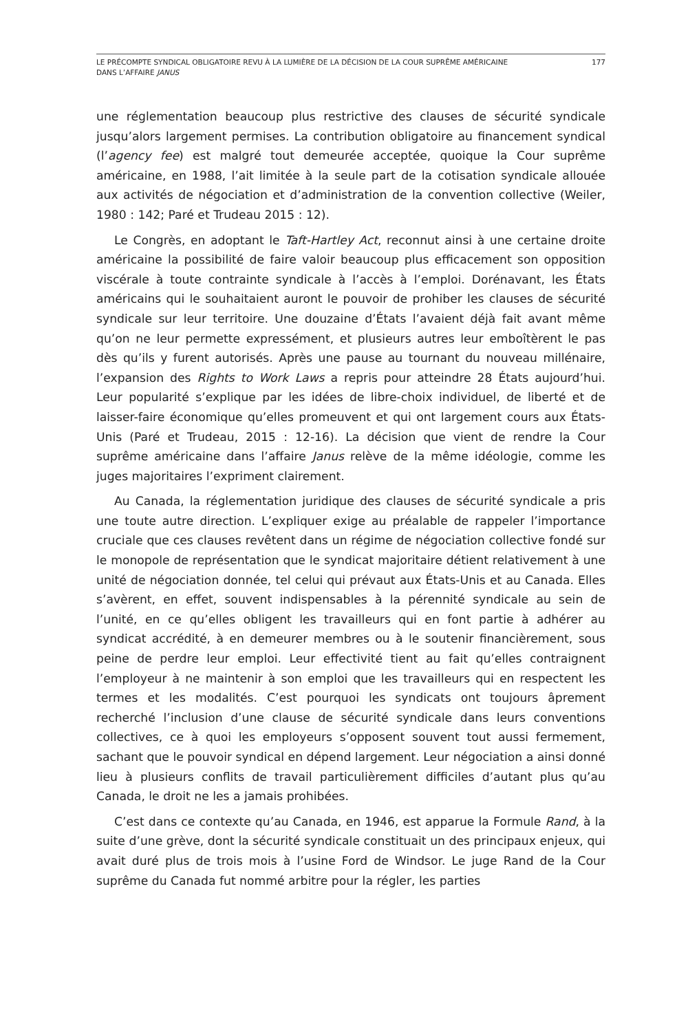LE PRÉCOMPTE SYNDICAL OBLIGATOIRE REVU À LA LUMIÈRE DE LA DÉCISION DE LA COUR SUPRÊME AMÉRICAINE
DANS L’AFFAIRE JANUS
177
une réglementation beaucoup plus restrictive des clauses de sécurité syndicale jusqu’alors largement permises. La contribution obligatoire au financement syndical (l’agency fee) est malgré tout demeurée acceptée, quoique la Cour suprême américaine, en 1988, l’ait limitée à la seule part de la cotisation syndicale allouée aux activités de négociation et d’administration de la convention collective (Weiler, 1980 : 142; Paré et Trudeau 2015 : 12).
Le Congrès, en adoptant le Taft-Hartley Act, reconnut ainsi à une certaine droite américaine la possibilité de faire valoir beaucoup plus efficacement son opposition viscérale à toute contrainte syndicale à l’accès à l’emploi. Dorénavant, les États américains qui le souhaitaient auront le pouvoir de prohiber les clauses de sécurité syndicale sur leur territoire. Une douzaine d’États l’avaient déjà fait avant même qu’on ne leur permette expressément, et plusieurs autres leur emboîtèrent le pas dès qu’ils y furent autorisés. Après une pause au tournant du nouveau millénaire, l’expansion des Rights to Work Laws a repris pour atteindre 28 États aujourd’hui. Leur popularité s’explique par les idées de libre-choix individuel, de liberté et de laisser-faire économique qu’elles promeuvent et qui ont largement cours aux États-Unis (Paré et Trudeau, 2015 : 12-16). La décision que vient de rendre la Cour suprême américaine dans l’affaire Janus relève de la même idéologie, comme les juges majoritaires l’expriment clairement.
Au Canada, la réglementation juridique des clauses de sécurité syndicale a pris une toute autre direction. L’expliquer exige au préalable de rappeler l’importance cruciale que ces clauses revêtent dans un régime de négociation collective fondé sur le monopole de représentation que le syndicat majoritaire détient relativement à une unité de négociation donnée, tel celui qui prévaut aux États-Unis et au Canada. Elles s’avèrent, en effet, souvent indispensables à la pérennité syndicale au sein de l’unité, en ce qu’elles obligent les travailleurs qui en font partie à adhérer au syndicat accrédité, à en demeurer membres ou à le soutenir financièrement, sous peine de perdre leur emploi. Leur effectivité tient au fait qu’elles contraignent l’employeur à ne maintenir à son emploi que les travailleurs qui en respectent les termes et les modalités. C’est pourquoi les syndicats ont toujours âprement recherché l’inclusion d’une clause de sécurité syndicale dans leurs conventions collectives, ce à quoi les employeurs s’opposent souvent tout aussi fermement, sachant que le pouvoir syndical en dépend largement. Leur négociation a ainsi donné lieu à plusieurs conflits de travail particulièrement difficiles d’autant plus qu’au Canada, le droit ne les a jamais prohibées.
C’est dans ce contexte qu’au Canada, en 1946, est apparue la Formule Rand, à la suite d’une grève, dont la sécurité syndicale constituait un des principaux enjeux, qui avait duré plus de trois mois à l’usine Ford de Windsor. Le juge Rand de la Cour suprême du Canada fut nommé arbitre pour la régler, les parties